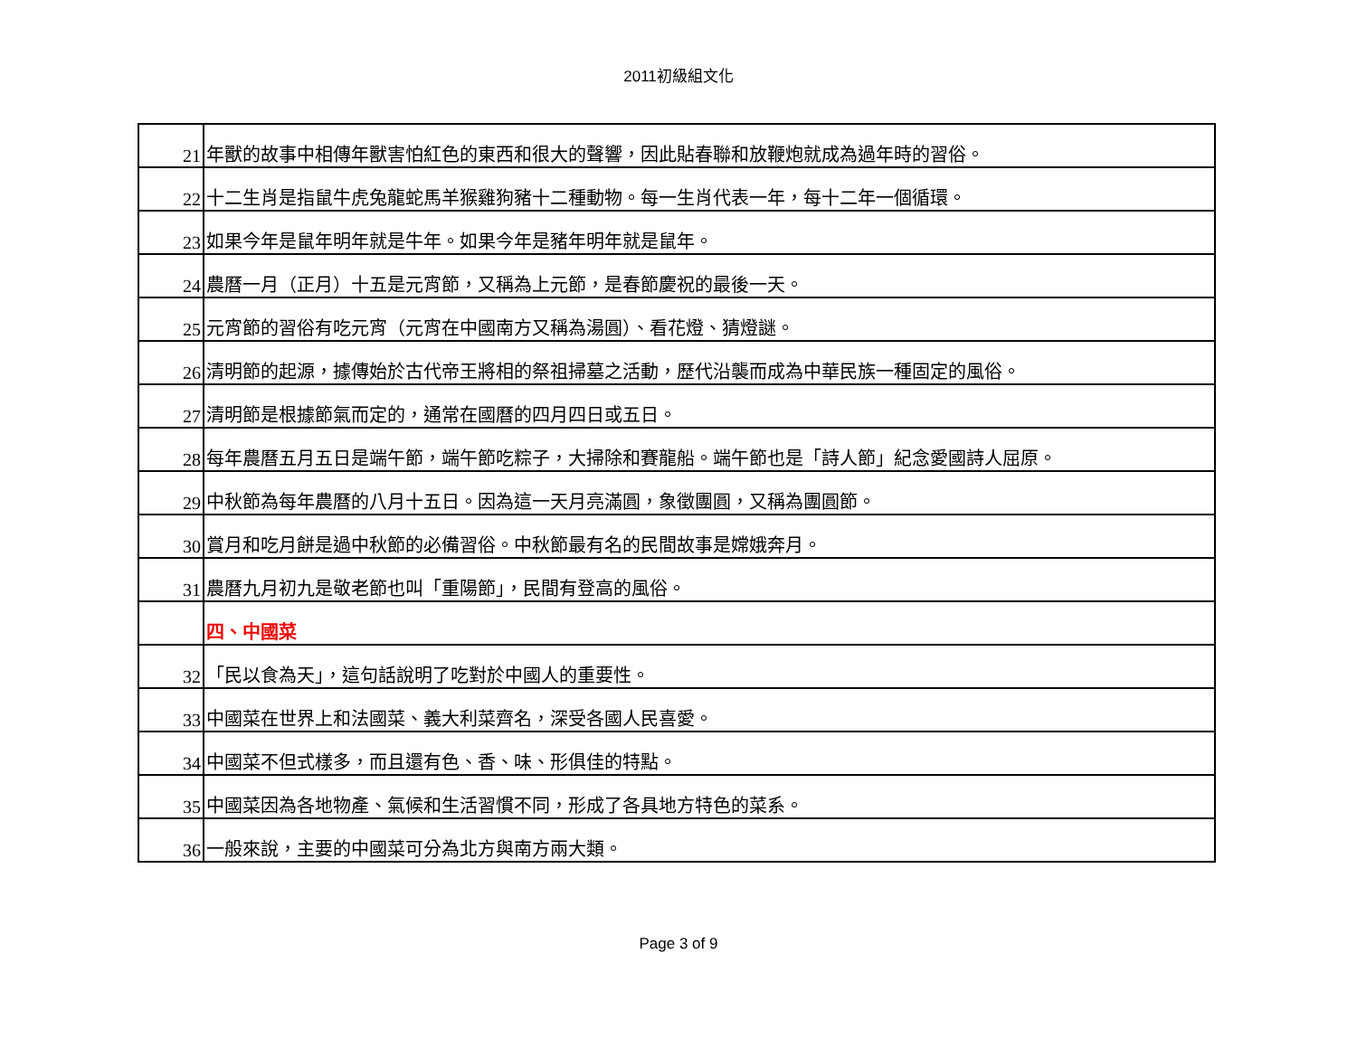2011初級組文化
| 21 | 年獸的故事中相傳年獸害怕紅色的東西和很大的聲響，因此貼春聯和放鞭炮就成為過年時的習俗。 |
| 22 | 十二生肖是指鼠牛虎兔龍蛇馬羊猴雞狗豬十二種動物。每一生肖代表一年，每十二年一個循環。 |
| 23 | 如果今年是鼠年明年就是牛年。如果今年是豬年明年就是鼠年。 |
| 24 | 農曆一月（正月）十五是元宵節，又稱為上元節，是春節慶祝的最後一天。 |
| 25 | 元宵節的習俗有吃元宵（元宵在中國南方又稱為湯圓）、看花燈、猜燈謎。 |
| 26 | 清明節的起源，據傳始於古代帝王將相的祭祖掃墓之活動，歷代沿襲而成為中華民族一種固定的風俗。 |
| 27 | 清明節是根據節氣而定的，通常在國曆的四月四日或五日。 |
| 28 | 每年農曆五月五日是端午節，端午節吃粽子，大掃除和賽龍船。端午節也是「詩人節」紀念愛國詩人屈原。 |
| 29 | 中秋節為每年農曆的八月十五日。因為這一天月亮滿圓，象徵團圓，又稱為團圓節。 |
| 30 | 賞月和吃月餅是過中秋節的必備習俗。中秋節最有名的民間故事是嫦娥奔月。 |
| 31 | 農曆九月初九是敬老節也叫「重陽節」，民間有登高的風俗。 |
| | 四、中國菜 |
| 32 | 「民以食為天」，這句話說明了吃對於中國人的重要性。 |
| 33 | 中國菜在世界上和法國菜、義大利菜齊名，深受各國人民喜愛。 |
| 34 | 中國菜不但式樣多，而且還有色、香、味、形俱佳的特點。 |
| 35 | 中國菜因為各地物產、氣候和生活習慣不同，形成了各具地方特色的菜系。 |
| 36 | 一般來說，主要的中國菜可分為北方與南方兩大類。 |
Page 3 of 9